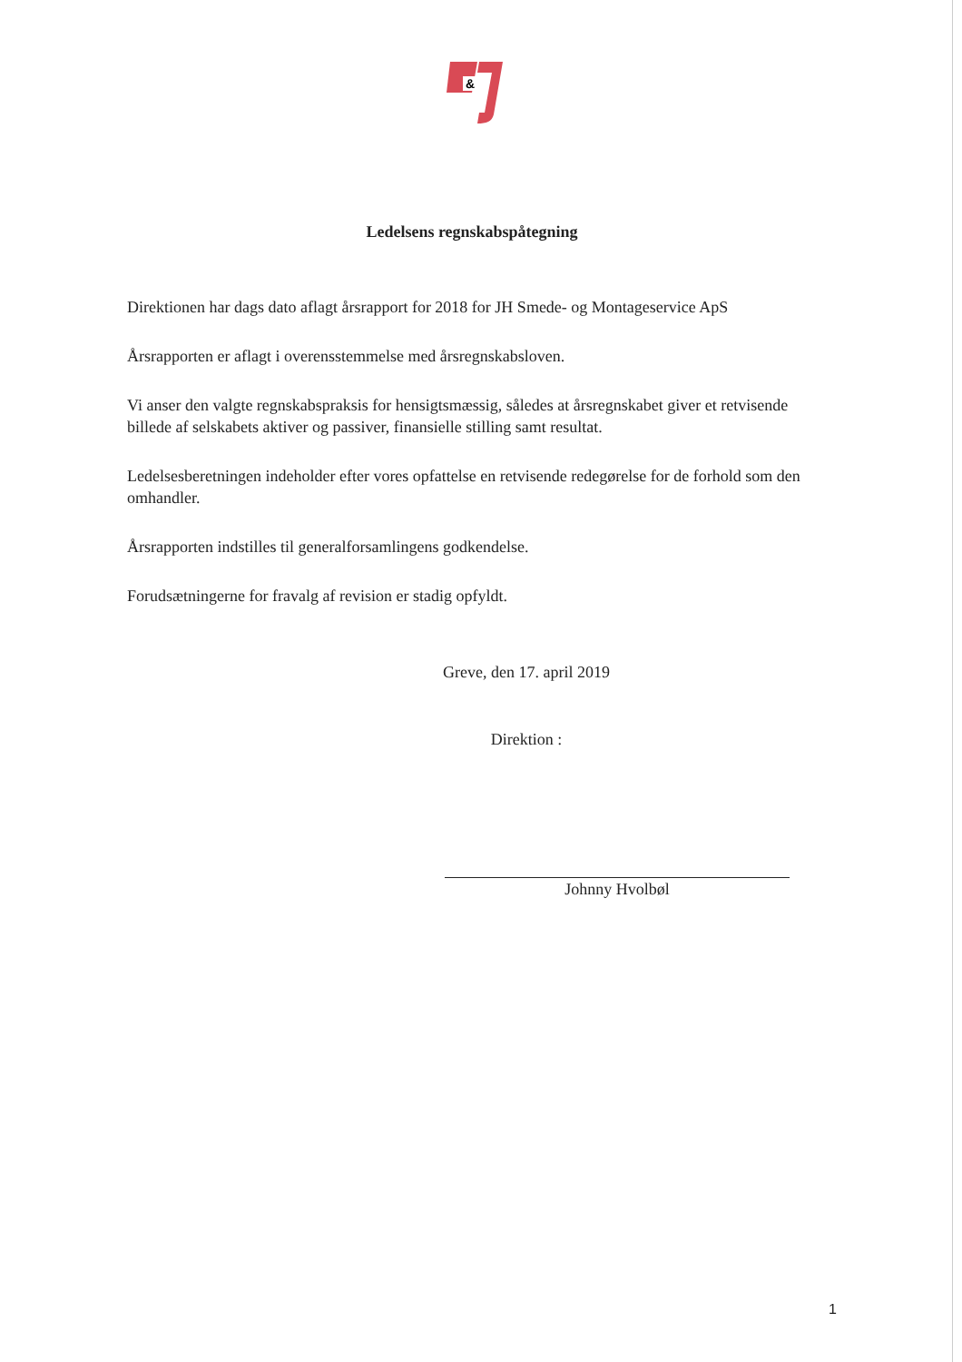&
Ledelsens regnskabspåtegning
Direktionen har dags dato aflagt årsrapport for 2018 for JH Smede- og Montageservice ApS
Årsrapporten er aflagt i overensstemmelse med årsregnskabsloven.
Vi anser den valgte regnskabspraksis for hensigtsmæssig, således at årsregnskabet giver et retvisende billede af selskabets aktiver og passiver, finansielle stilling samt resultat.
Ledelsesberetningen indeholder efter vores opfattelse en retvisende redegørelse for de forhold som den omhandler.
Årsrapporten indstilles til generalforsamlingens godkendelse.
Forudsætningerne for fravalg af revision er stadig opfyldt.
Greve, den 17. april 2019
Direktion :
Johnny Hvolbøl
1